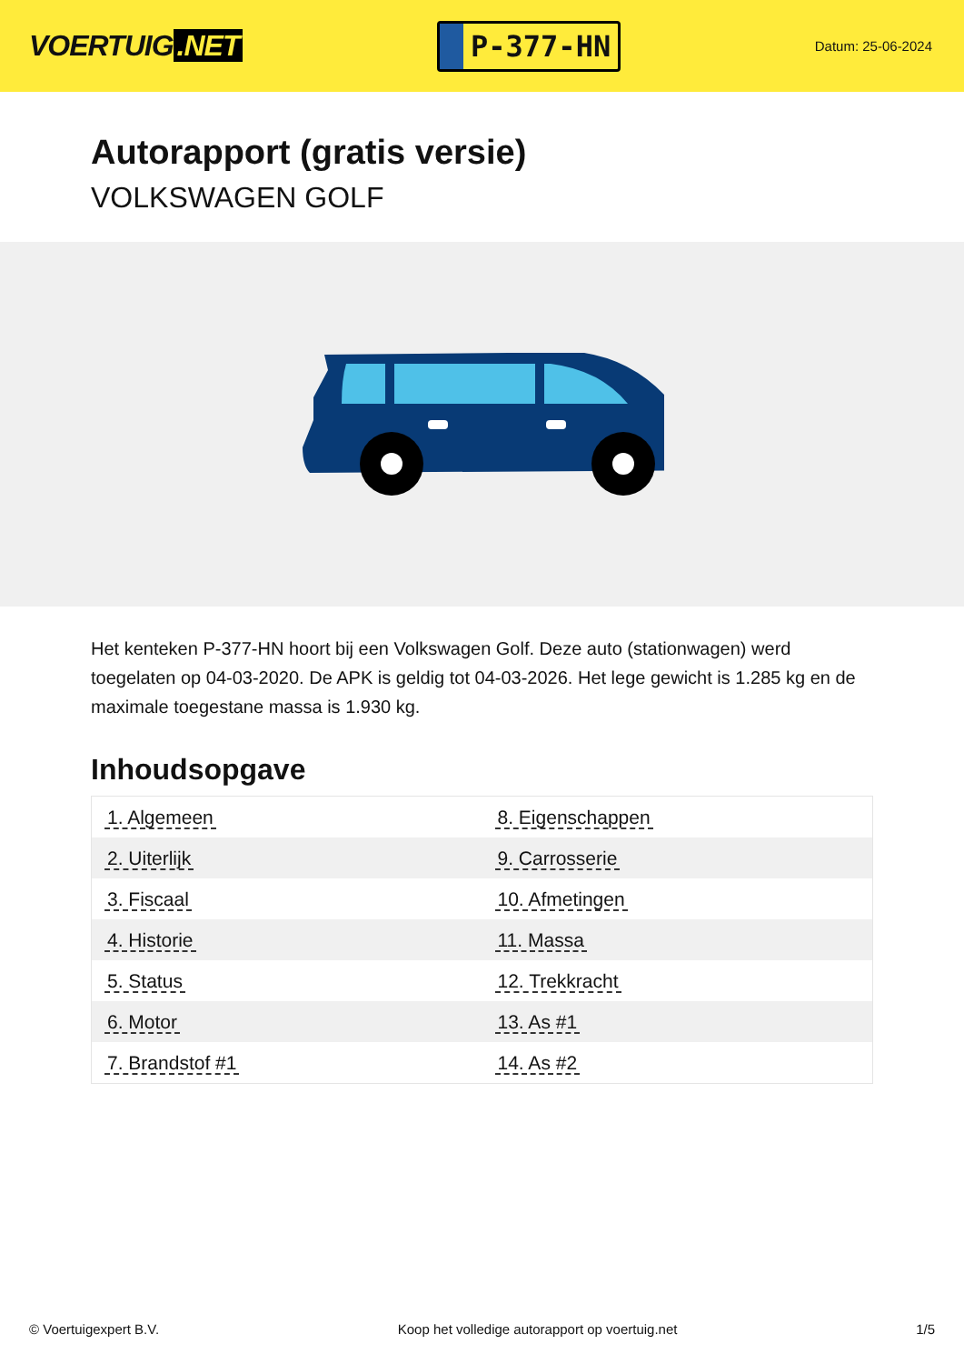VOERTUIG.NET
P-377-HN
Datum: 25-06-2024
Autorapport (gratis versie)
VOLKSWAGEN GOLF
Het kenteken P-377-HN hoort bij een Volkswagen Golf. Deze auto (stationwagen) werd toegelaten op 04-03-2020. De APK is geldig tot 04-03-2026. Het lege gewicht is 1.285 kg en de maximale toegestane massa is 1.930 kg.
Inhoudsopgave
| 1. Algemeen | 8. Eigenschappen |
| 2. Uiterlijk | 9. Carrosserie |
| 3. Fiscaal | 10. Afmetingen |
| 4. Historie | 11. Massa |
| 5. Status | 12. Trekkracht |
| 6. Motor | 13. As #1 |
| 7. Brandstof #1 | 14. As #2 |
© Voertuigexpert B.V. Koop het volledige autorapport op voertuig.net 1/5